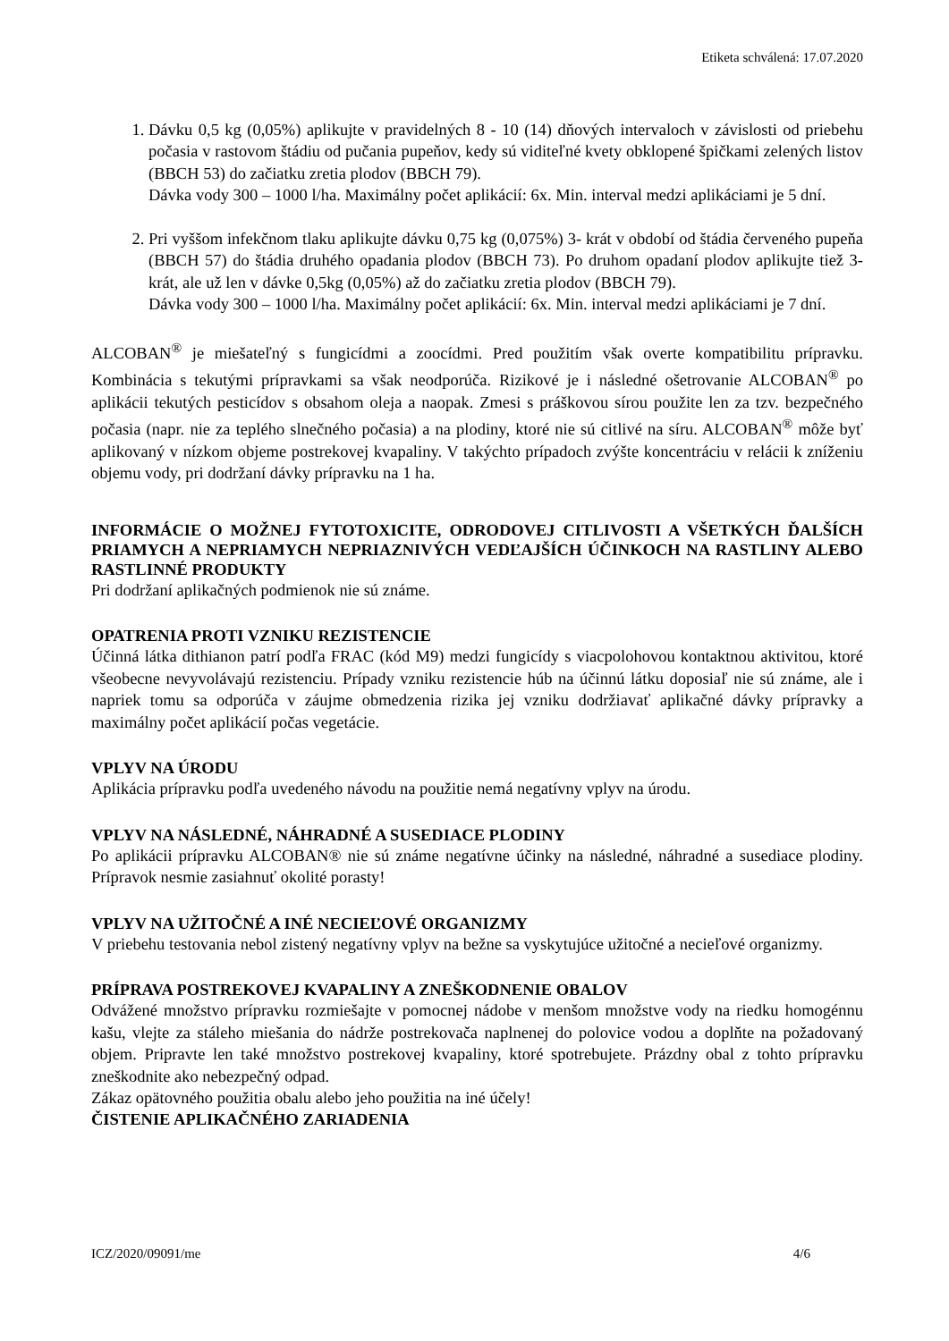Etiketa schválená: 17.07.2020
1. Dávku 0,5 kg (0,05%) aplikujte v pravidelných 8 - 10 (14) dňových intervaloch v závislosti od priebehu počasia v rastovom štádiu od pučania pupeňov, kedy sú viditeľné kvety obklopené špičkami zelených listov (BBCH 53) do začiatku zretia plodov (BBCH 79).
Dávka vody 300 – 1000 l/ha. Maximálny počet aplikácií: 6x. Min. interval medzi aplikáciami je 5 dní.
2. Pri vyššom infekčnom tlaku aplikujte dávku 0,75 kg (0,075%) 3- krát v období od štádia červeného pupeňa (BBCH 57) do štádia druhého opadania plodov (BBCH 73). Po druhom opadaní plodov aplikujte tiež 3- krát, ale už len v dávke 0,5kg (0,05%) až do začiatku zretia plodov (BBCH 79).
Dávka vody 300 – 1000 l/ha. Maximálny počet aplikácií: 6x. Min. interval medzi aplikáciami je 7 dní.
ALCOBAN<sup>®</sup> je miešateľný s fungicídmi a zoocídmi. Pred použitím však overte kompatibilitu prípravku. Kombinácia s tekutými prípravkami sa však neodporúča. Rizikové je i následné ošetrovanie ALCOBAN<sup>®</sup> po aplikácii tekutých pesticídov s obsahom oleja a naopak. Zmesi s práškovou sírou použite len za tzv. bezpečného počasia (napr. nie za teplého slnečného počasia) a na plodiny, ktoré nie sú citlivé na síru. ALCOBAN<sup>®</sup> môže byť aplikovaný v nízkom objeme postrekovej kvapaliny. V takýchto prípadoch zvýšte koncentráciu v relácii k zníženiu objemu vody, pri dodržaní dávky prípravku na 1 ha.
INFORMÁCIE O MOŽNEJ FYTOTOXICITE, ODRODOVEJ CITLIVOSTI A VŠETKÝCH ĎALŠÍCH PRIAMYCH A NEPRIAMYCH NEPRIAZNIVÝCH VEDĽAJŠÍCH ÚČINKOCH NA RASTLINY ALEBO RASTLINNÉ PRODUKTY
Pri dodržaní aplikačných podmienok nie sú známe.
OPATRENIA PROTI VZNIKU REZISTENCIE
Účinná látka dithianon patrí podľa FRAC (kód M9) medzi fungicídy s viacpolohovou kontaktnou aktivitou, ktoré všeobecne nevyvolávajú rezistenciu. Prípady vzniku rezistencie húb na účinnú látku doposiaľ nie sú známe, ale i napriek tomu sa odporúča v záujme obmedzenia rizika jej vzniku dodržiavať aplikačné dávky prípravky a maximálny počet aplikácií počas vegetácie.
VPLYV NA ÚRODU
Aplikácia prípravku podľa uvedeného návodu na použitie nemá negatívny vplyv na úrodu.
VPLYV NA NÁSLEDNÉ, NÁHRADNÉ A SUSEDIACE PLODINY
Po aplikácii prípravku ALCOBAN® nie sú známe negatívne účinky na následné, náhradné a susediace plodiny. Prípravok nesmie zasiahnuť okolité porasty!
VPLYV NA UŽITOČNÉ A INÉ NECIEĽOVÉ ORGANIZMY
V priebehu testovania nebol zistený negatívny vplyv na bežne sa vyskytujúce užitočné a necieľové organizmy.
PRÍPRAVA POSTREKOVEJ KVAPALINY A ZNEŠKODNENIE OBALOV
Odvážené množstvo prípravku rozmiešajte v pomocnej nádobe v menšom množstve vody na riedku homogénnu kašu, vlejte za stáleho miešania do nádrže postrekovača naplnenej do polovice vodou a doplňte na požadovaný objem. Pripravte len také množstvo postrekovej kvapaliny, ktoré spotrebujete. Prázdny obal z tohto prípravku zneškodnite ako nebezpečný odpad.
Zákaz opätovného použitia obalu alebo jeho použitia na iné účely!
ČISTENIE APLIKAČNÉHO ZARIADENIA
ICZ/2020/09091/me 4/6